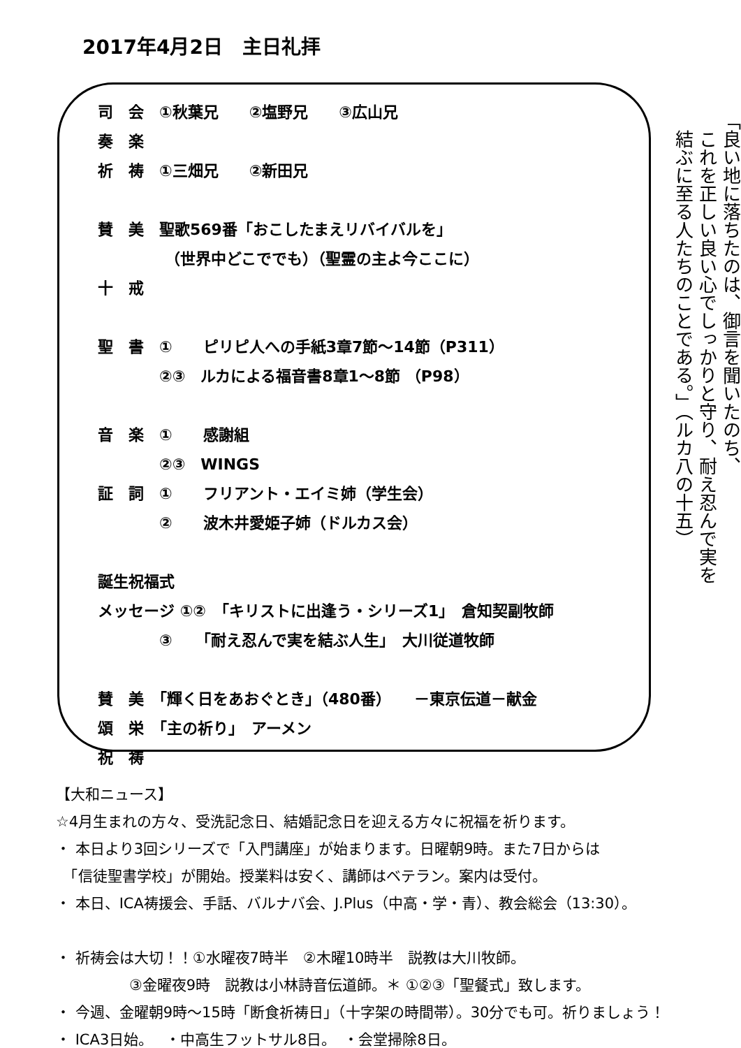2017年4月2日　主日礼拝
司　会　①秋葉兄　　②塩野兄　　③広山兄
奏　楽
祈　祷　①三畑兄　　②新田兄
賛　美　聖歌569番「おこしたまえリバイバルを」
　　　　 （世界中どこででも）（聖霊の主よ今ここに）
十　戒
聖　書　①　　ピリピ人への手紙3章7節～14節（P311）
　　　　②③　ルカによる福音書8章1～8節 （P98）
音　楽　①　　感謝組
　　　　②③　WINGS
証　詞　①　　フリアント・エイミ姉（学生会）
　　　　②　　波木井愛姫子姉（ドルカス会）
誕生祝福式
メッセージ ①②　「キリストに出逢う・シリーズ1」　倉知契副牧師
　　　　③　　「耐え忍んで実を結ぶ人生」　大川従道牧師
賛　美　「輝く日をあおぐとき」（480番）　　－東京伝道－献金
頌　栄　「主の祈り」　アーメン
祝　祷
「良い地に落ちたのは、御言を聞いたのち、
　これを正しい良い心でしっかりと守り、耐え忍んで実を
　結ぶに至る人たちのことである。」（ルカ八の十五）
【大和ニュース】
☆4月生まれの方々、受洗記念日、結婚記念日を迎える方々に祝福を祈ります。
・ 本日より3回シリーズで「入門講座」が始まります。日曜朝9時。また7日からは
　「信徒聖書学校」が開始。授業料は安く、講師はベテラン。案内は受付。
・ 本日、ICA祷援会、手話、バルナバ会、J.Plus（中高・学・青）、教会総会（13:30）。
・ 祈祷会は大切！！①水曜夜7時半　②木曜10時半　説教は大川牧師。
　　　　　③金曜夜9時　説教は小林詩音伝道師。＊ ①②③「聖餐式」致します。
・ 今週、金曜朝9時～15時「断食祈祷日」（十字架の時間帯）。30分でも可。祈りましょう！
・ ICA3日始。　 ・中高生フットサル8日。　・会堂掃除8日。